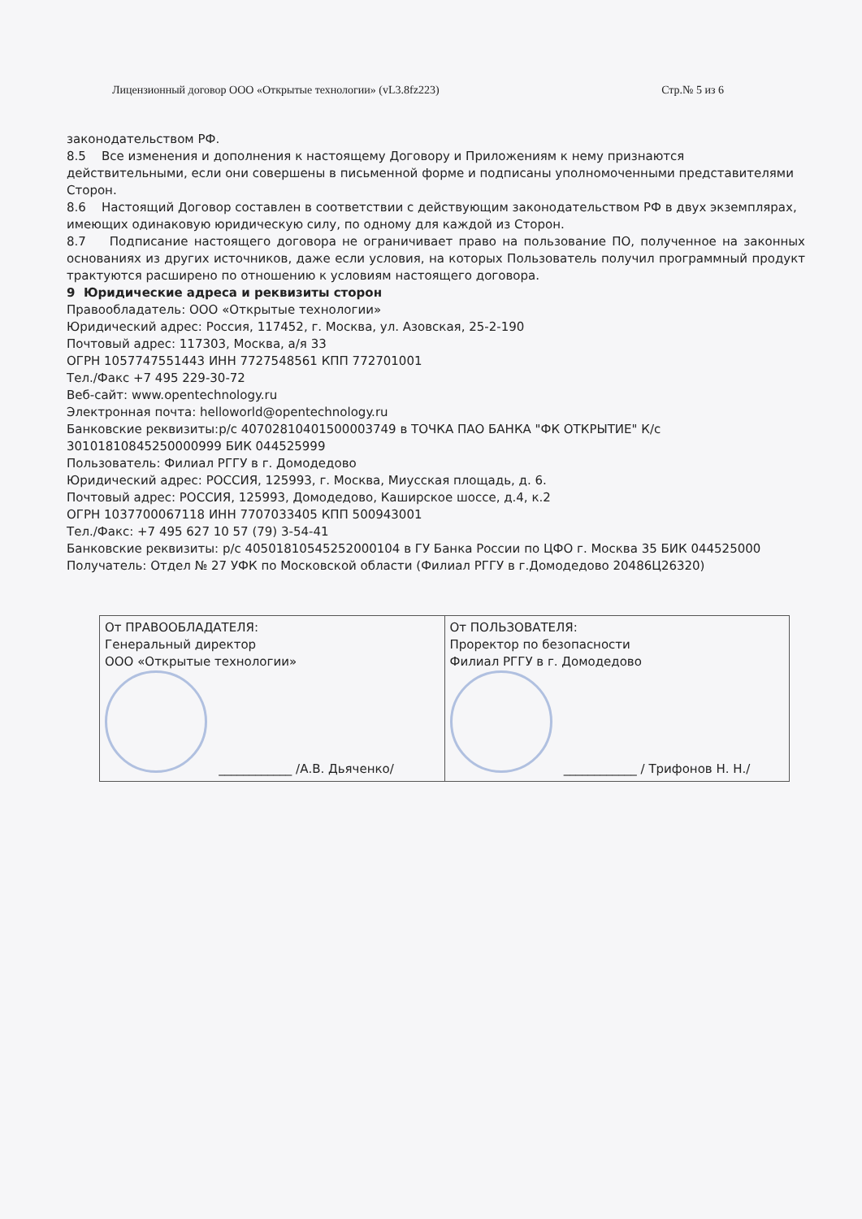Лицензионный договор ООО «Открытые технологии» (vL3.8fz223) Стр.№ 5 из 6
законодательством РФ.
8.5 Все изменения и дополнения к настоящему Договору и Приложениям к нему признаются действительными, если они совершены в письменной форме и подписаны уполномоченными представителями Сторон.
8.6 Настоящий Договор составлен в соответствии с действующим законодательством РФ в двух экземплярах, имеющих одинаковую юридическую силу, по одному для каждой из Сторон.
8.7 Подписание настоящего договора не ограничивает право на пользование ПО, полученное на законных основаниях из других источников, даже если условия, на которых Пользователь получил программный продукт трактуются расширено по отношению к условиям настоящего договора.
9 Юридические адреса и реквизиты сторон
Правообладатель: ООО «Открытые технологии»
Юридический адрес: Россия, 117452, г. Москва, ул. Азовская, 25-2-190
Почтовый адрес: 117303, Москва, а/я 33
ОГРН 1057747551443 ИНН 7727548561 КПП 772701001
Тел./Факс +7 495 229-30-72
Веб-сайт: www.opentechnology.ru
Электронная почта: helloworld@opentechnology.ru
Банковские реквизиты:р/с 40702810401500003749 в ТОЧКА ПАО БАНКА "ФК ОТКРЫТИЕ" К/с 30101810845250000999 БИК 044525999
Пользователь: Филиал РГГУ в г. Домодедово
Юридический адрес: РОССИЯ, 125993, г. Москва, Миусская площадь, д. 6.
Почтовый адрес: РОССИЯ, 125993, Домодедово, Каширское шоссе, д.4, к.2
ОГРН 1037700067118 ИНН 7707033405 КПП 500943001
Тел./Факс: +7 495 627 10 57 (79) 3-54-41
Банковские реквизиты: р/с 40501810545252000104 в ГУ Банка России по ЦФО г. Москва 35 БИК 044525000
Получатель: Отдел № 27 УФК по Московской области (Филиал РГГУ в г.Домодедово 20486Ц26320)
| От ПРАВООБЛАДАТЕЛЯ: Генеральный директор ООО «Открытые технологии» ____________ /А.В. Дьяченко/ | От ПОЛЬЗОВАТЕЛЯ: Проректор по безопасности Филиал РГГУ в г. Домодедово ____________ / Трифонов Н. Н./ |